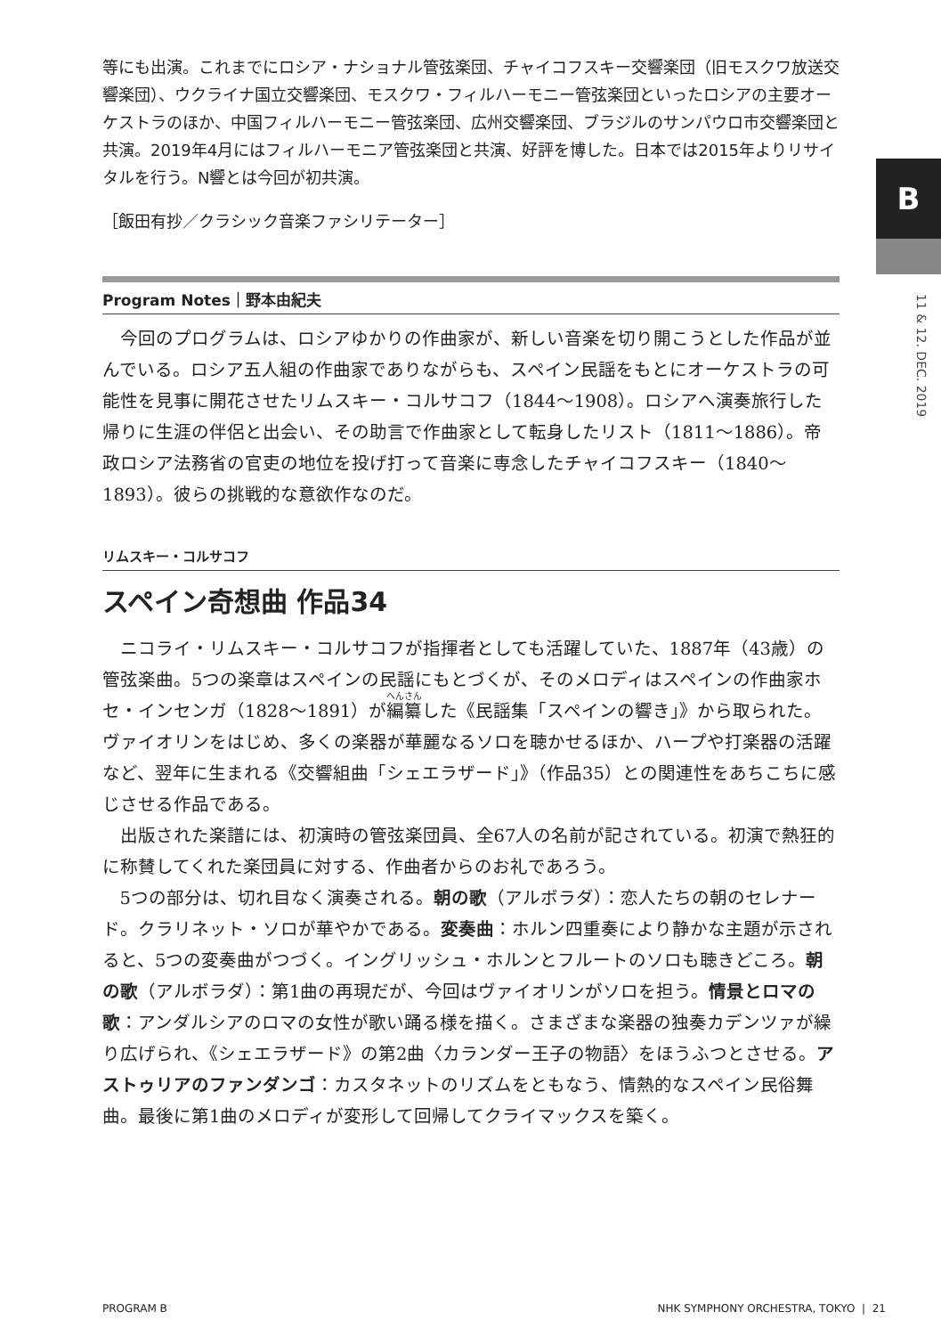B
11 & 12. DEC. 2019
等にも出演。これまでにロシア・ナショナル管弦楽団、チャイコフスキー交響楽団（旧モスクワ放送交響楽団）、ウクライナ国立交響楽団、モスクワ・フィルハーモニー管弦楽団といったロシアの主要オーケストラのほか、中国フィルハーモニー管弦楽団、広州交響楽団、ブラジルのサンパウロ市交響楽団と共演。2019年4月にはフィルハーモニア管弦楽団と共演、好評を博した。日本では2015年よりリサイタルを行う。N響とは今回が初共演。
［飯田有抄／クラシック音楽ファシリテーター］
Program Notes｜野本由紀夫
今回のプログラムは、ロシアゆかりの作曲家が、新しい音楽を切り開こうとした作品が並んでいる。ロシア五人組の作曲家でありながらも、スペイン民謡をもとにオーケストラの可能性を見事に開花させたリムスキー・コルサコフ（1844〜1908）。ロシアへ演奏旅行した帰りに生涯の伴侶と出会い、その助言で作曲家として転身したリスト（1811〜1886）。帝政ロシア法務省の官吏の地位を投げ打って音楽に専念したチャイコフスキー（1840〜1893）。彼らの挑戦的な意欲作なのだ。
リムスキー・コルサコフ
スペイン奇想曲 作品34
ニコライ・リムスキー・コルサコフが指揮者としても活躍していた、1887年（43歳）の管弦楽曲。5つの楽章はスペインの民謡にもとづくが、そのメロディはスペインの作曲家ホセ・インセンガ（1828〜1891）が編纂した《民謡集「スペインの響き」》から取られた。ヴァイオリンをはじめ、多くの楽器が華麗なるソロを聴かせるほか、ハープや打楽器の活躍など、翌年に生まれる《交響組曲「シェエラザード」》（作品35）との関連性をあちこちに感じさせる作品である。
出版された楽譜には、初演時の管弦楽団員、全67人の名前が記されている。初演で熱狂的に称賛してくれた楽団員に対する、作曲者からのお礼であろう。
5つの部分は、切れ目なく演奏される。朝の歌（アルボラダ）：恋人たちの朝のセレナード。クラリネット・ソロが華やかである。変奏曲：ホルン四重奏により静かな主題が示されると、5つの変奏曲がつづく。イングリッシュ・ホルンとフルートのソロも聴きどころ。朝の歌（アルボラダ）：第1曲の再現だが、今回はヴァイオリンがソロを担う。情景とロマの歌：アンダルシアのロマの女性が歌い踊る様を描く。さまざまな楽器の独奏カデンツァが繰り広げられ、《シェエラザード》の第2曲〈カランダー王子の物語〉をほうふつとさせる。アストゥリアのファンダンゴ：カスタネットのリズムをともなう、情熱的なスペイン民俗舞曲。最後に第1曲のメロディが変形して回帰してクライマックスを築く。
PROGRAM B NHK SYMPHONY ORCHESTRA, TOKYO | 21